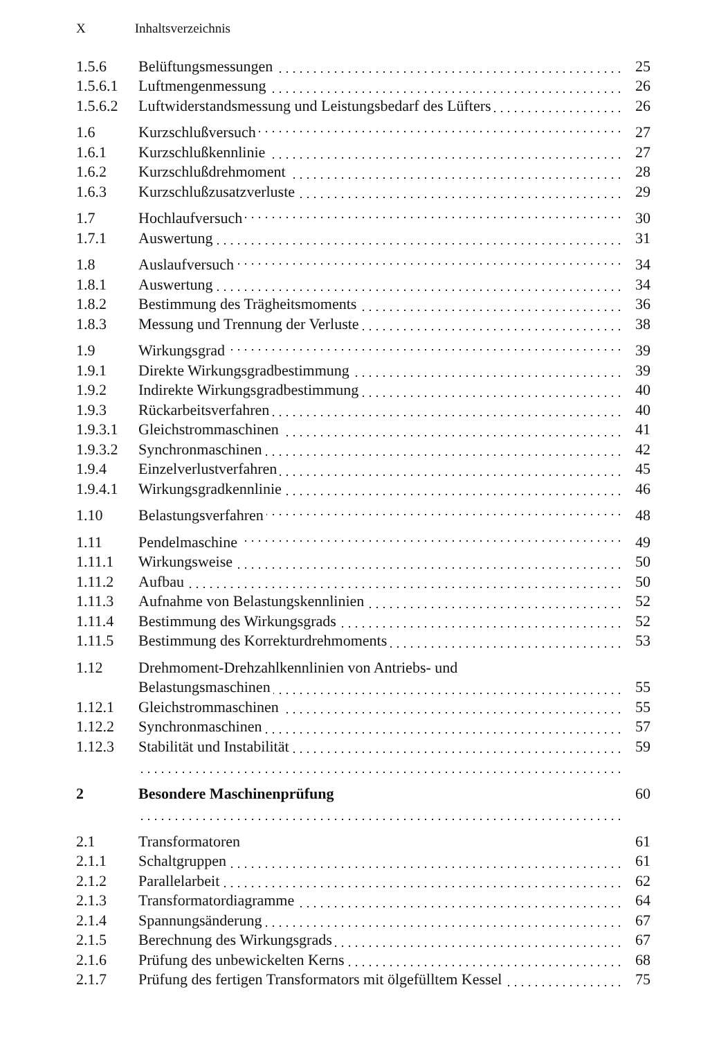X Inhaltsverzeichnis
| 1.5.6 | Belüftungsmessungen | 25 |
| 1.5.6.1 | Luftmengenmessung | 26 |
| 1.5.6.2 | Luftwiderstandsmessung und Leistungsbedarf des Lüfters | 26 |
| 1.6 | Kurzschlußversuch | 27 |
| 1.6.1 | Kurzschlußkennlinie | 27 |
| 1.6.2 | Kurzschlußdrehmoment | 28 |
| 1.6.3 | Kurzschlußzusatzverluste | 29 |
| 1.7 | Hochlaufversuch | 30 |
| 1.7.1 | Auswertung | 31 |
| 1.8 | Auslaufversuch | 34 |
| 1.8.1 | Auswertung | 34 |
| 1.8.2 | Bestimmung des Trägheitsmoments | 36 |
| 1.8.3 | Messung und Trennung der Verluste | 38 |
| 1.9 | Wirkungsgrad | 39 |
| 1.9.1 | Direkte Wirkungsgradbestimmung | 39 |
| 1.9.2 | Indirekte Wirkungsgradbestimmung | 40 |
| 1.9.3 | Rückarbeitsverfahren | 40 |
| 1.9.3.1 | Gleichstrommaschinen | 41 |
| 1.9.3.2 | Synchronmaschinen | 42 |
| 1.9.4 | Einzelverlustverfahren | 45 |
| 1.9.4.1 | Wirkungsgradkennlinie | 46 |
| 1.10 | Belastungsverfahren | 48 |
| 1.11 | Pendelmaschine | 49 |
| 1.11.1 | Wirkungsweise | 50 |
| 1.11.2 | Aufbau | 50 |
| 1.11.3 | Aufnahme von Belastungskennlinien | 52 |
| 1.11.4 | Bestimmung des Wirkungsgrads | 52 |
| 1.11.5 | Bestimmung des Korrekturdrehmoments | 53 |
| 1.12 | Drehmoment-Drehzahlkennlinien von Antriebs- und | |
| | Belastungsmaschinen | 55 |
| 1.12.1 | Gleichstrommaschinen | 55 |
| 1.12.2 | Synchronmaschinen | 57 |
| 1.12.3 | Stabilität und Instabilität | 59 |
| 2 | Besondere Maschinenprüfung | 60 |
| 2.1 | Transformatoren | 61 |
| 2.1.1 | Schaltgruppen | 61 |
| 2.1.2 | Parallelarbeit | 62 |
| 2.1.3 | Transformatordiagramme | 64 |
| 2.1.4 | Spannungsänderung | 67 |
| 2.1.5 | Berechnung des Wirkungsgrads | 67 |
| 2.1.6 | Prüfung des unbewickelten Kerns | 68 |
| 2.1.7 | Prüfung des fertigen Transformators mit ölgefülltem Kessel | 75 |